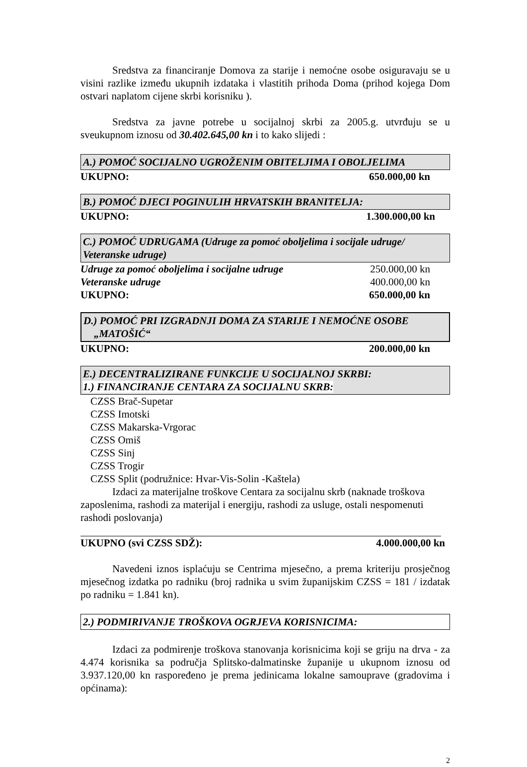Sredstva za financiranje Domova za starije i nemoćne osobe osiguravaju se u visini razlike između ukupnih izdataka i vlastitih prihoda Doma (prihod kojega Dom ostvari naplatom cijene skrbi korisniku ).
Sredstva za javne potrebe u socijalnoj skrbi za 2005.g. utvrđuju se u sveukupnom iznosu od 30.402.645,00 kn i to kako slijedi :
A.) POMOĆ SOCIJALNO UGROŽENIM OBITELJIMA I OBOLJELIMA
UKUPNO: 650.000,00 kn
B.) POMOĆ DJECI POGINULIH HRVATSKIH BRANITELJA:
UKUPNO: 1.300.000,00 kn
C.) POMOĆ UDRUGAMA (Udruge za pomoć oboljelima i socijale udruge/ Veteranske udruge)
Udruge za pomoć oboljelima i socijalne udruge 250.000,00 kn
Veteranske udruge 400.000,00 kn
UKUPNO: 650.000,00 kn
D.) POMOĆ PRI IZGRADNJI DOMA ZA STARIJE I NEMOĆNE OSOBE
„MATOŠIĆ“
UKUPNO: 200.000,00 kn
E.) DECENTRALIZIRANE FUNKCIJE U SOCIJALNOJ SKRBI:
1.) FINANCIRANJE CENTARA ZA SOCIJALNU SKRB:
CZSS Brač-Supetar
CZSS Imotski
CZSS Makarska-Vrgorac
CZSS Omiš
CZSS Sinj
CZSS Trogir
CZSS Split (podružnice: Hvar-Vis-Solin -Kaštela)
Izdaci za materijalne troškove Centara za socijalnu skrb (naknade troškova zaposlenima, rashodi za materijal i energiju, rashodi za usluge, ostali nespomenuti rashodi poslovanja)
UKUPNO (svi CZSS SDŽ): 4.000.000,00 kn
Navedeni iznos isplaćuju se Centrima mjesečno, a prema kriteriju prosječnog mjesečnog izdatka po radniku (broj radnika u svim županijskim CZSS = 181 / izdatak po radniku = 1.841 kn).
2.) PODMIRIVANJE TROŠKOVA OGRJEVA KORISNICIMA:
Izdaci za podmirenje troškova stanovanja korisnicima koji se griju na drva - za 4.474 korisnika sa područja Splitsko-dalmatinske županije u ukupnom iznosu od 3.937.120,00 kn raspoređeno je prema jedinicama lokalne samouprave (gradovima i općinama):
2